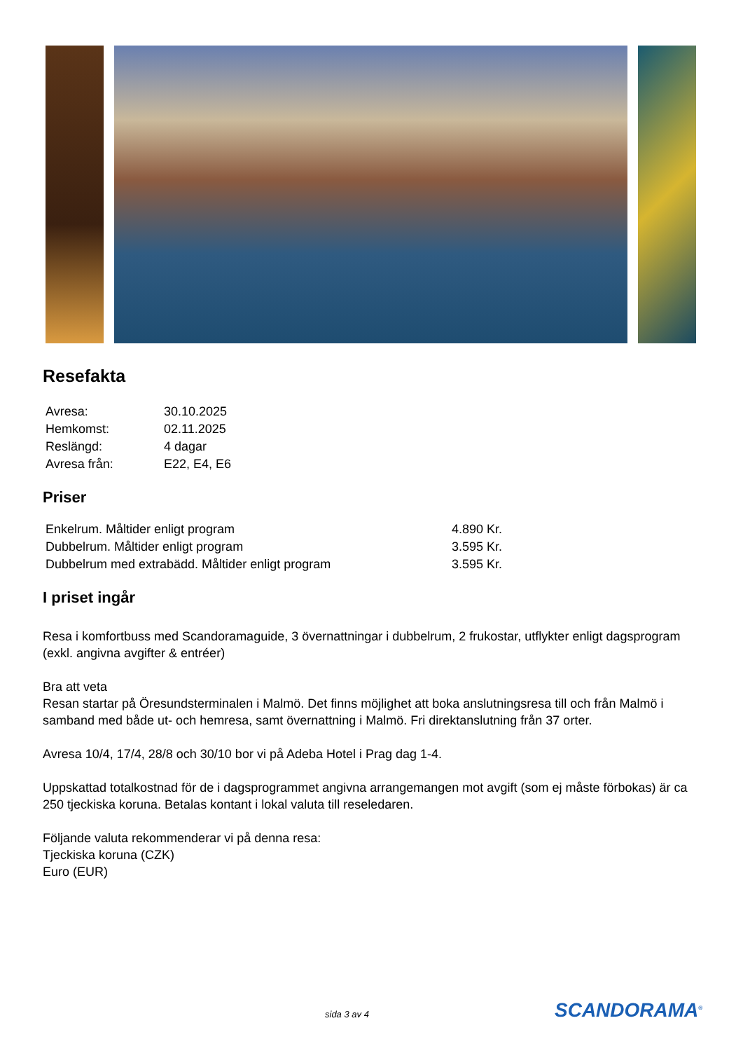Resefakta
| Avresa: | 30.10.2025 |
| Hemkomst: | 02.11.2025 |
| Reslängd: | 4 dagar |
| Avresa från: | E22, E4, E6 |
Priser
| Enkelrum. Måltider enligt program | 4.890 Kr. |
| Dubbelrum. Måltider enligt program | 3.595 Kr. |
| Dubbelrum med extrabädd. Måltider enligt program | 3.595 Kr. |
I priset ingår
Resa i komfortbuss med Scandoramaguide, 3 övernattningar i dubbelrum, 2 frukostar, utflykter enligt dagsprogram (exkl. angivna avgifter & entréer)
Bra att veta
Resan startar på Öresundsterminalen i Malmö. Det finns möjlighet att boka anslutningsresa till och från Malmö i samband med både ut- och hemresa, samt övernattning i Malmö. Fri direktanslutning från 37 orter.
Avresa 10/4, 17/4, 28/8 och 30/10 bor vi på Adeba Hotel i Prag dag 1-4.
Uppskattad totalkostnad för de i dagsprogrammet angivna arrangemangen mot avgift (som ej måste förbokas) är ca 250 tjeckiska koruna. Betalas kontant i lokal valuta till reseledaren.
Följande valuta rekommenderar vi på denna resa:
Tjeckiska koruna (CZK)
Euro (EUR)
sida 3 av 4 SCANDORAMA<sup>®</sup>